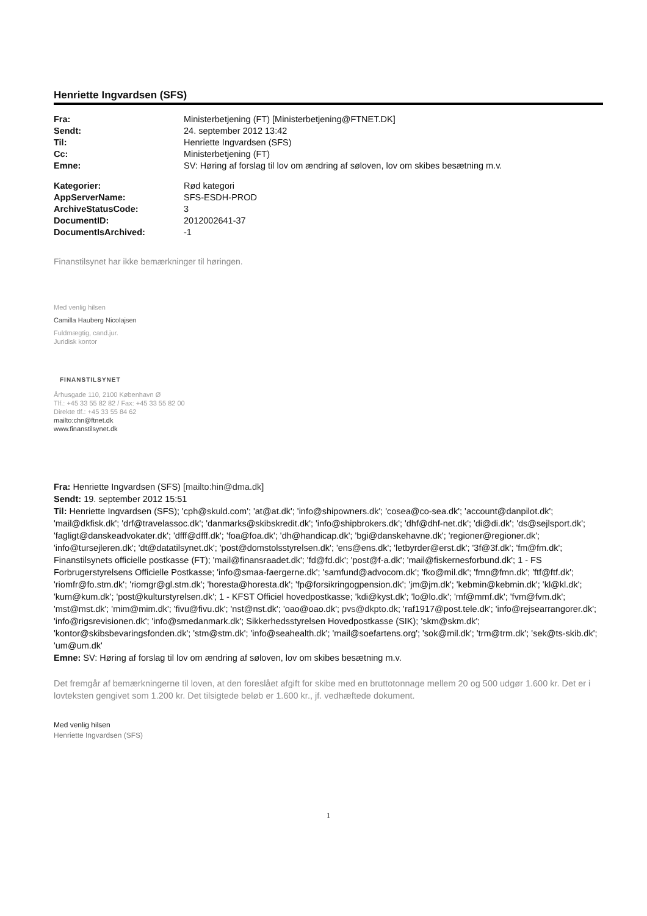Henriette Ingvardsen (SFS)
| Fra: | Ministerbetjening (FT) [Ministerbetjening@FTNET.DK] |
| Sendt: | 24. september 2012 13:42 |
| Til: | Henriette Ingvardsen (SFS) |
| Cc: | Ministerbetjening (FT) |
| Emne: | SV: Høring af forslag til lov om ændring af søloven, lov om skibes besætning m.v. |
| Kategorier: | Rød kategori |
| AppServerName: | SFS-ESDH-PROD |
| ArchiveStatusCode: | 3 |
| DocumentID: | 2012002641-37 |
| DocumentIsArchived: | -1 |
Finanstilsynet har ikke bemærkninger til høringen.
Med venlig hilsen
Camilla Hauberg Nicolajsen
Fuldmægtig, cand.jur.
Juridisk kontor
FINANSTILSYNET
Århusgade 110, 2100 København Ø
Tlf.: +45 33 55 82 82 / Fax: +45 33 55 82 00
Direkte tlf.: +45 33 55 84 62
mailto:chn@ftnet.dk
www.finanstilsynet.dk
Fra: Henriette Ingvardsen (SFS) [mailto:hin@dma.dk]
Sendt: 19. september 2012 15:51
Til: Henriette Ingvardsen (SFS); 'cph@skuld.com'; 'at@at.dk'; 'info@shipowners.dk'; 'cosea@co-sea.dk'; 'account@danpilot.dk'; 'mail@dkfisk.dk'; 'drf@travelassoc.dk'; 'danmarks@skibskredit.dk'; 'info@shipbrokers.dk'; 'dhf@dhf-net.dk'; 'di@di.dk'; 'ds@sejlsport.dk'; 'fagligt@danskeadvokater.dk'; 'dfff@dfff.dk'; 'foa@foa.dk'; 'dh@handicap.dk'; 'bgi@danskehavne.dk'; 'regioner@regioner.dk'; 'info@tursejleren.dk'; 'dt@datatilsynet.dk'; 'post@domstolsstyrelsen.dk'; 'ens@ens.dk'; 'letbyrder@erst.dk'; '3f@3f.dk'; 'fm@fm.dk'; Finanstilsynets officielle postkasse (FT); 'mail@finansraadet.dk'; 'fd@fd.dk'; 'post@f-a.dk'; 'mail@fiskernesforbund.dk'; 1 - FS Forbrugerstyrelsens Officielle Postkasse; 'info@smaa-faergerne.dk'; 'samfund@advocom.dk'; 'fko@mil.dk'; 'fmn@fmn.dk'; 'ftf@ftf.dk'; 'riomfr@fo.stm.dk'; 'riomgr@gl.stm.dk'; 'horesta@horesta.dk'; 'fp@forsikringogpension.dk'; 'jm@jm.dk'; 'kebmin@kebmin.dk'; 'kl@kl.dk'; 'kum@kum.dk'; 'post@kulturstyrelsen.dk'; 1 - KFST Officiel hovedpostkasse; 'kdi@kyst.dk'; 'lo@lo.dk'; 'mf@mmf.dk'; 'fvm@fvm.dk'; 'mst@mst.dk'; 'mim@mim.dk'; 'fivu@fivu.dk'; 'nst@nst.dk'; 'oao@oao.dk'; pvs@dkpto.dk; 'raf1917@post.tele.dk'; 'info@rejsearrangorer.dk'; 'info@rigsrevisionen.dk'; 'info@smedanmark.dk'; Sikkerhedsstyrelsen Hovedpostkasse (SIK); 'skm@skm.dk'; 'kontor@skibsbevaringsfonden.dk'; 'stm@stm.dk'; 'info@seahealth.dk'; 'mail@soefartens.org'; 'sok@mil.dk'; 'trm@trm.dk'; 'sek@ts-skib.dk'; 'um@um.dk'
Emne: SV: Høring af forslag til lov om ændring af søloven, lov om skibes besætning m.v.
Det fremgår af bemærkningerne til loven, at den foreslået afgift for skibe med en bruttotonnage mellem 20 og 500 udgør 1.600 kr. Det er i lovteksten gengivet som 1.200 kr. Det tilsigtede beløb er 1.600 kr., jf. vedhæftede dokument.
Med venlig hilsen
Henriette Ingvardsen (SFS)
1